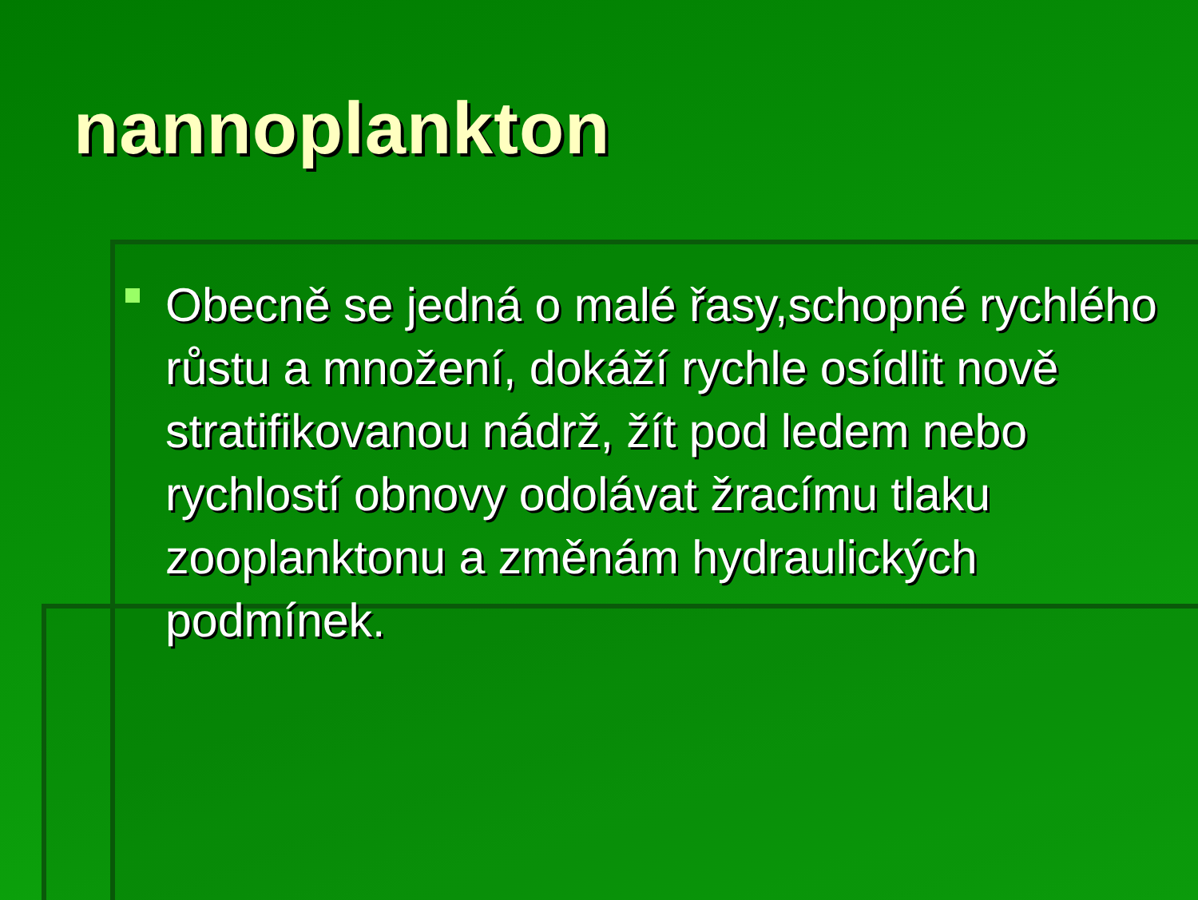nannoplankton
Obecně se jedná o malé řasy,schopné rychlého růstu a množení, dokáží rychle osídlit nově stratifikovanou nádrž, žít pod ledem nebo rychlostí obnovy odolávat žracímu tlaku zooplanktonu a změnám hydraulických podmínek.